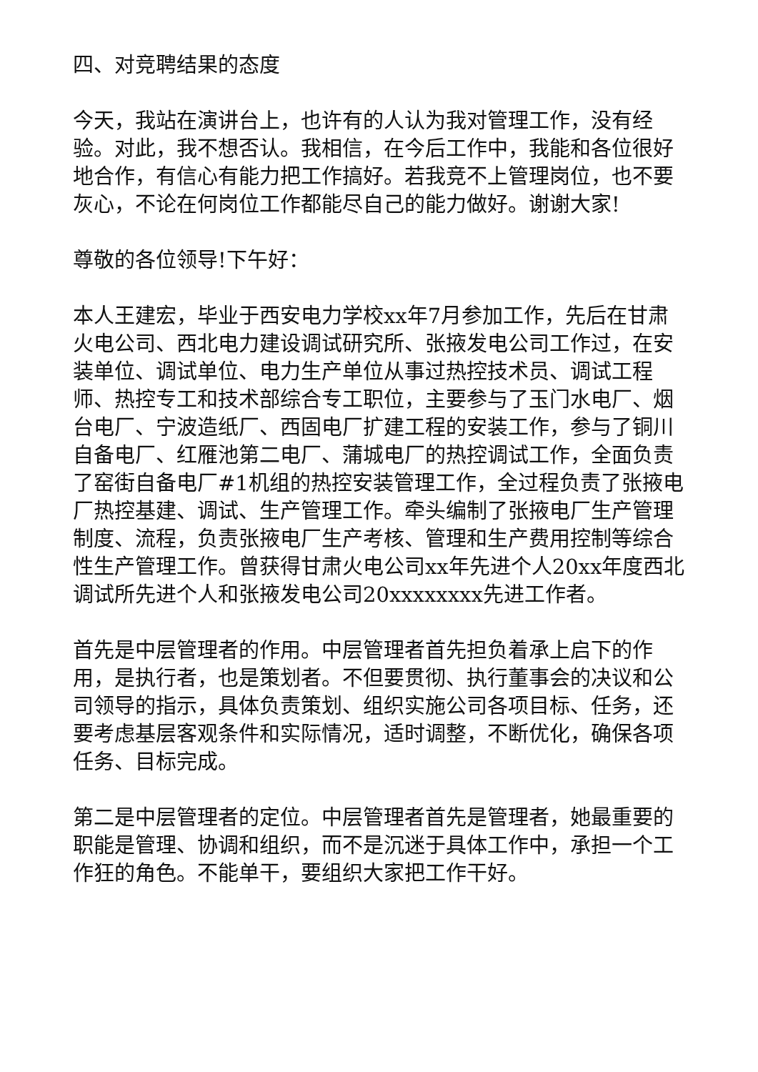四、对竞聘结果的态度
今天，我站在演讲台上，也许有的人认为我对管理工作，没有经验。对此，我不想否认。我相信，在今后工作中，我能和各位很好地合作，有信心有能力把工作搞好。若我竞不上管理岗位，也不要灰心，不论在何岗位工作都能尽自己的能力做好。谢谢大家!
尊敬的各位领导!下午好：
本人王建宏，毕业于西安电力学校xx年7月参加工作，先后在甘肃火电公司、西北电力建设调试研究所、张掖发电公司工作过，在安装单位、调试单位、电力生产单位从事过热控技术员、调试工程师、热控专工和技术部综合专工职位，主要参与了玉门水电厂、烟台电厂、宁波造纸厂、西固电厂扩建工程的安装工作，参与了铜川自备电厂、红雁池第二电厂、蒲城电厂的热控调试工作，全面负责了窑街自备电厂#1机组的热控安装管理工作，全过程负责了张掖电厂热控基建、调试、生产管理工作。牵头编制了张掖电厂生产管理制度、流程，负责张掖电厂生产考核、管理和生产费用控制等综合性生产管理工作。曾获得甘肃火电公司xx年先进个人20xx年度西北调试所先进个人和张掖发电公司20xxxxxxxx先进工作者。
首先是中层管理者的作用。中层管理者首先担负着承上启下的作用，是执行者，也是策划者。不但要贯彻、执行董事会的决议和公司领导的指示，具体负责策划、组织实施公司各项目标、任务，还要考虑基层客观条件和实际情况，适时调整，不断优化，确保各项任务、目标完成。
第二是中层管理者的定位。中层管理者首先是管理者，她最重要的职能是管理、协调和组织，而不是沉迷于具体工作中，承担一个工作狂的角色。不能单干，要组织大家把工作干好。